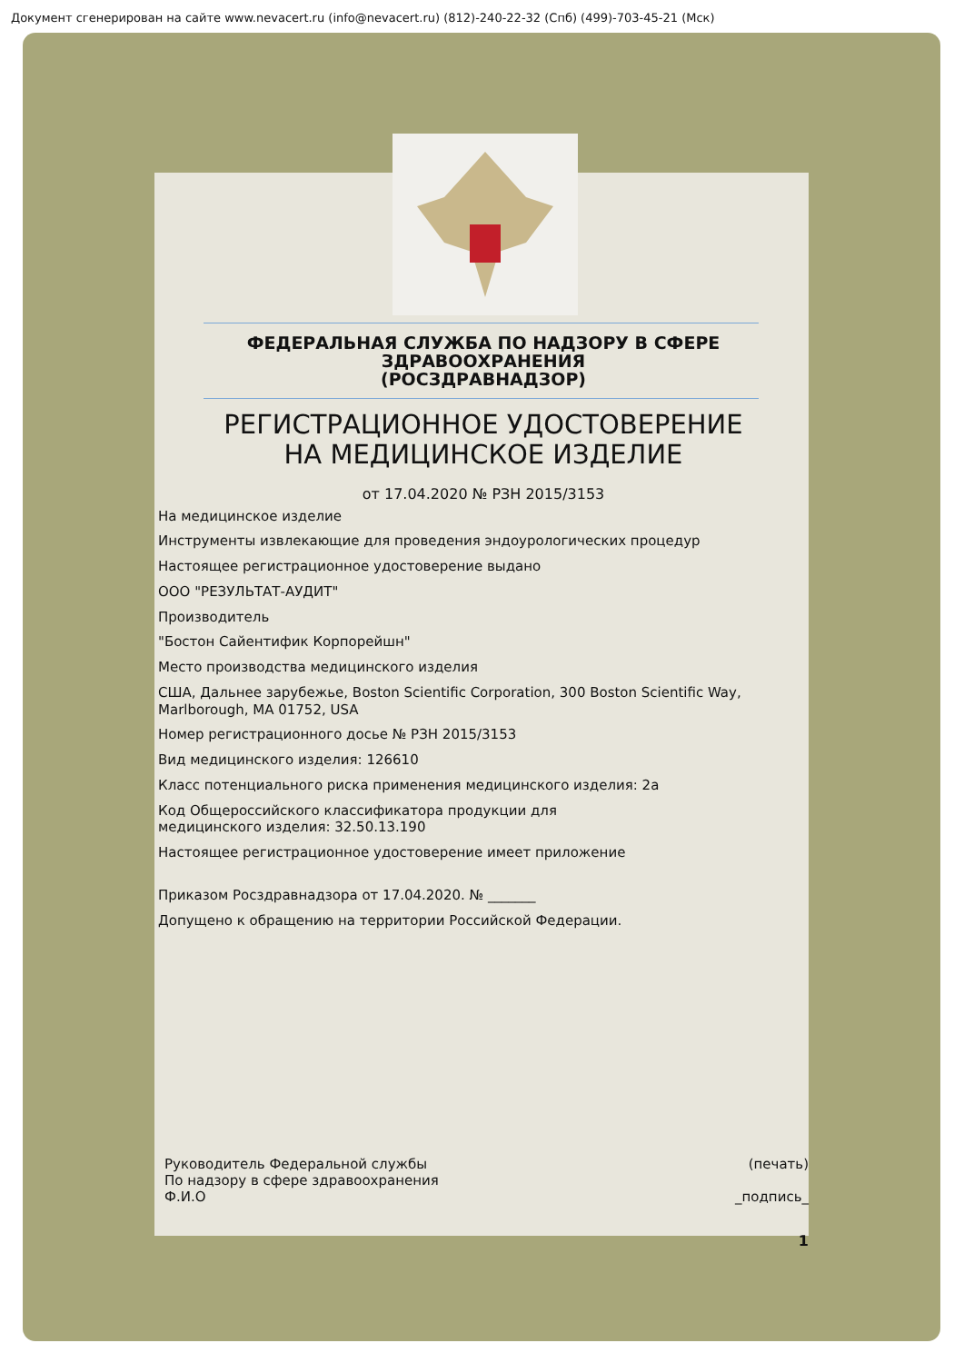Документ сгенерирован на сайте www.nevacert.ru (info@nevacert.ru) (812)-240-22-32 (Спб) (499)-703-45-21 (Мск)
ФЕДЕРАЛЬНАЯ СЛУЖБА ПО НАДЗОРУ В СФЕРЕ
ЗДРАВООХРАНЕНИЯ
(РОСЗДРАВНАДЗОР)
РЕГИСТРАЦИОННОЕ УДОСТОВЕРЕНИЕ
НА МЕДИЦИНСКОЕ ИЗДЕЛИЕ
от 17.04.2020 № РЗН 2015/3153
На медицинское изделие
Инструменты извлекающие для проведения эндоурологических процедур
Настоящее регистрационное удостоверение выдано
ООО "РЕЗУЛЬТАТ-АУДИТ"
Производитель
"Бостон Сайентифик Корпорейшн"
Место производства медицинского изделия
США, Дальнее зарубежье, Boston Scientific Corporation, 300 Boston Scientific Way, Marlborough, MA 01752, USA
Номер регистрационного досье № РЗН 2015/3153
Вид медицинского изделия: 126610
Класс потенциального риска применения медицинского изделия: 2а
Код Общероссийского классификатора продукции для
медицинского изделия: 32.50.13.190
Настоящее регистрационное удостоверение имеет приложение
Приказом Росздравнадзора от 17.04.2020. № _______
Допущено к обращению на территории Российской Федерации.
Руководитель Федеральной службы
По надзору в сфере здравоохранения
Ф.И.О
(печать)
_подпись_
1